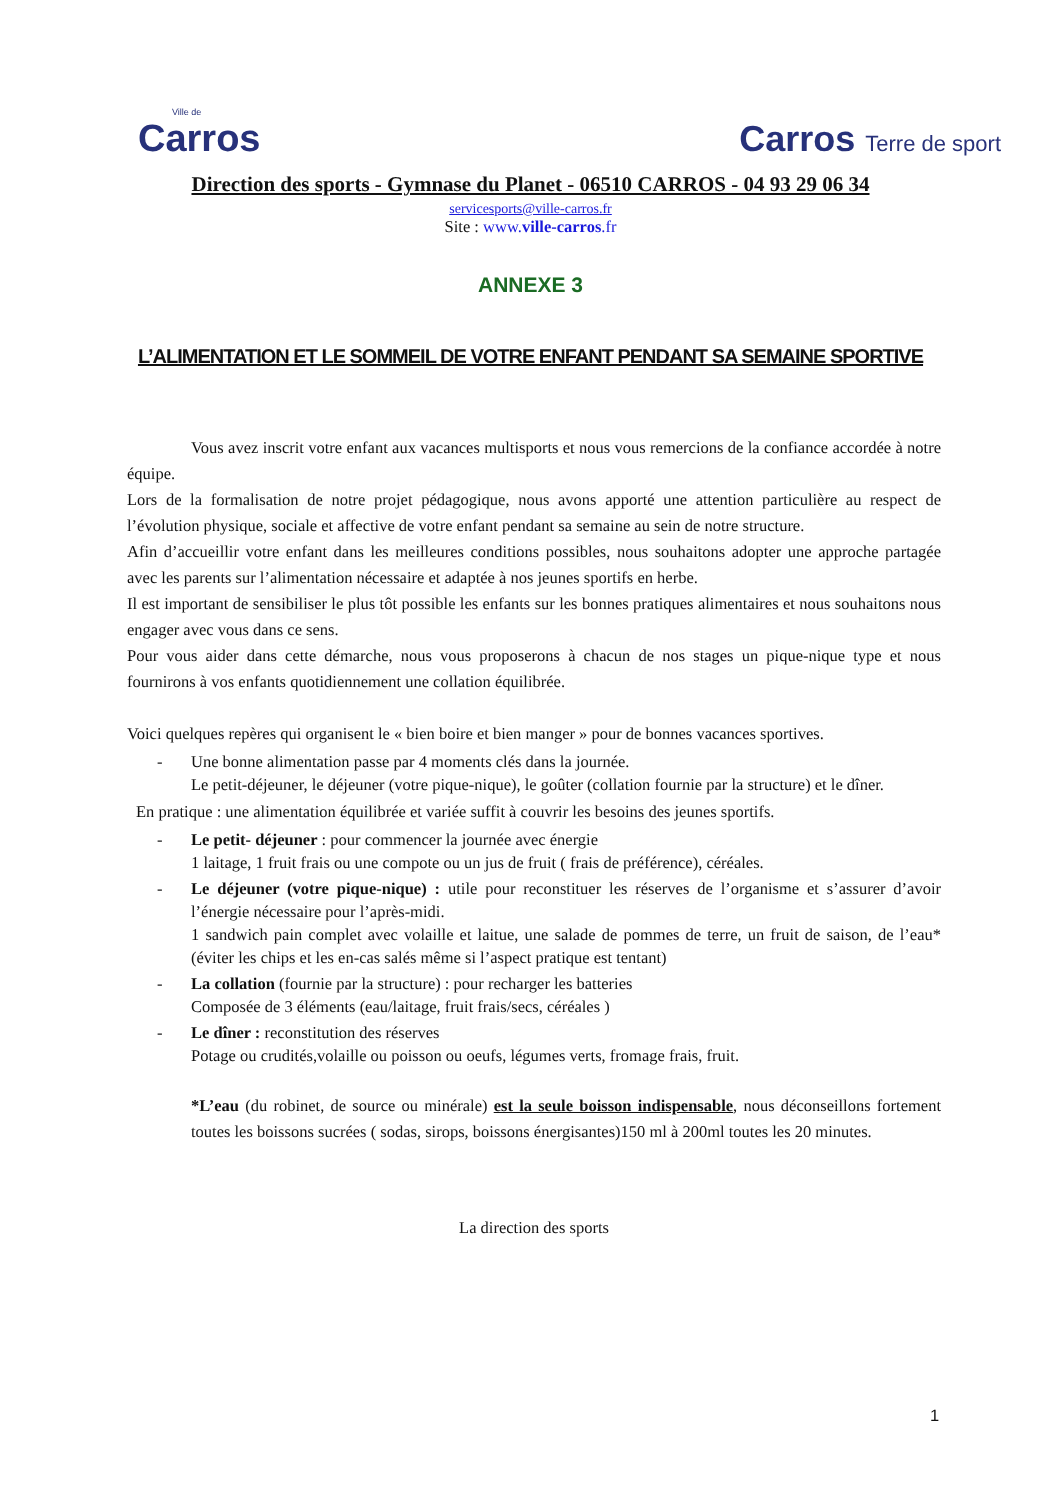Ville de
Carros
Carros Terre de sport
Direction des sports - Gymnase du Planet - 06510 CARROS - 04 93 29 06 34
servicesports@ville-carros.fr
Site : www.ville-carros.fr
ANNEXE 3
L’ALIMENTATION ET LE SOMMEIL DE VOTRE ENFANT PENDANT SA SEMAINE SPORTIVE
Vous avez inscrit votre enfant aux vacances multisports et nous vous remercions de la confiance accordée à notre équipe.
Lors de la formalisation de notre projet pédagogique, nous avons apporté une attention particulière au respect de l’évolution physique, sociale et affective de votre enfant pendant sa semaine au sein de notre structure.
Afin d’accueillir votre enfant dans les meilleures conditions possibles, nous souhaitons adopter une approche partagée avec les parents sur l’alimentation nécessaire et adaptée à nos jeunes sportifs en herbe.
Il est important de sensibiliser le plus tôt possible les enfants sur les bonnes pratiques alimentaires et nous souhaitons nous engager avec vous dans ce sens.
Pour vous aider dans cette démarche, nous vous proposerons à chacun de nos stages un pique-nique type et nous fournirons à vos enfants quotidiennement une collation équilibrée.
Voici quelques repères qui organisent le « bien boire et bien manger » pour de bonnes vacances sportives.
- Une bonne alimentation passe par 4 moments clés dans la journée.
Le petit-déjeuner, le déjeuner (votre pique-nique), le goûter (collation fournie par la structure) et le dîner.
En pratique : une alimentation équilibrée et variée suffit à couvrir les besoins des jeunes sportifs.
- Le petit- déjeuner : pour commencer la journée avec énergie
1 laitage, 1 fruit frais ou une compote ou un jus de fruit ( frais de préférence), céréales.
- Le déjeuner (votre pique-nique) : utile pour reconstituer les réserves de l’organisme et s’assurer d’avoir l’énergie nécessaire pour l’après-midi.
1 sandwich pain complet avec volaille et laitue, une salade de pommes de terre, un fruit de saison, de l’eau* (éviter les chips et les en-cas salés même si l’aspect pratique est tentant)
- La collation (fournie par la structure) : pour recharger les batteries
Composée de 3 éléments (eau/laitage, fruit frais/secs, céréales )
- Le dîner : reconstitution des réserves
Potage ou crudités,volaille ou poisson ou oeufs, légumes verts, fromage frais, fruit.
*L’eau (du robinet, de source ou minérale) est la seule boisson indispensable, nous déconseillons fortement toutes les boissons sucrées ( sodas, sirops, boissons énergisantes)150 ml à 200ml toutes les 20 minutes.
La direction des sports
1